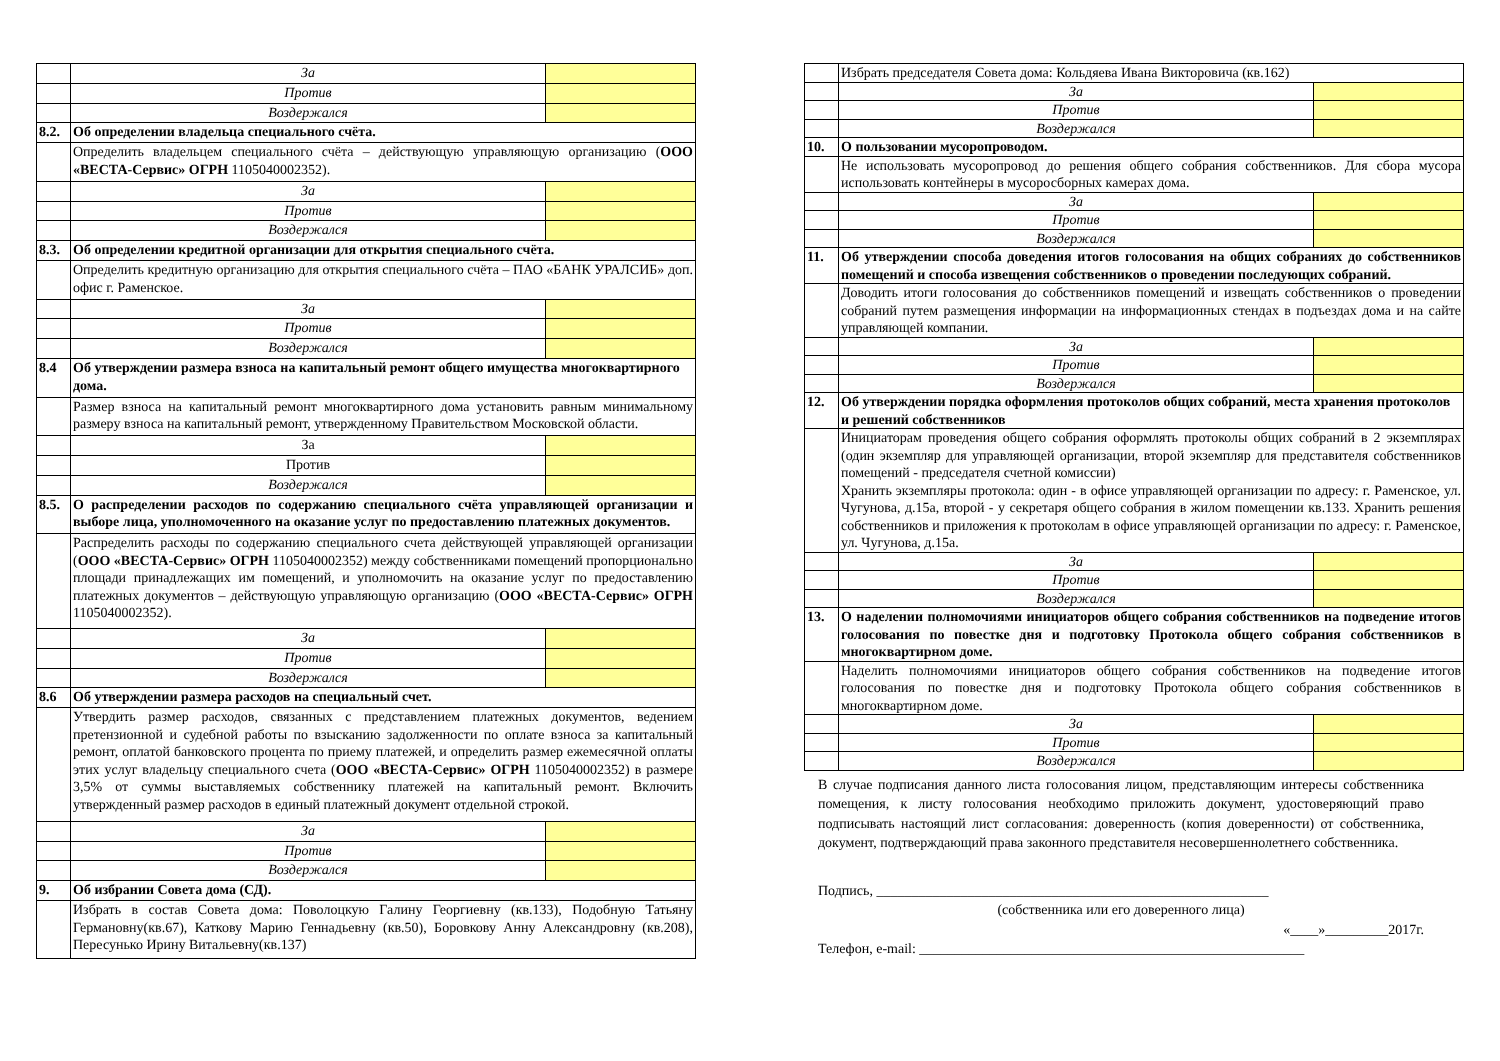| | За | |
| | Против | |
| | Воздержался | |
| 8.2. | Об определении владельца специального счёта. | |
| | Определить владельцем специального счёта – действующую управляющую организацию ( ООО «ВЕСТА-Сервис» ОГРН 1105040002352). | |
| | За | |
| | Против | |
| | Воздержался | |
| 8.3. | Об определении кредитной организации для открытия специального счёта. | |
| | Определить кредитную организацию для открытия специального счёта – ПАО «БАНК УРАЛСИБ» доп. офис г. Раменское. | |
| | За | |
| | Против | |
| | Воздержался | |
| 8.4 | Об утверждении размера взноса на капитальный ремонт общего имущества многоквартирного дома. | |
| | Размер взноса на капитальный ремонт многоквартирного дома установить равным минимальному размеру взноса на капитальный ремонт, утвержденному Правительством Московской области. | |
| | За | |
| | Против | |
| | Воздержался | |
| 8.5. | О распределении расходов по содержанию специального счёта управляющей организации и выборе лица, уполномоченного на оказание услуг по предоставлению платежных документов. | |
| | Распределить расходы по содержанию специального счета действующей управляющей организации ( ООО «ВЕСТА-Сервис» ОГРН 1105040002352) между собственниками помещений пропорционально площади принадлежащих им помещений, и уполномочить на оказание услуг по предоставлению платежных документов – действующую управляющую организацию ( ООО «ВЕСТА-Сервис» ОГРН 1105040002352). | |
| | За | |
| | Против | |
| | Воздержался | |
| 8.6 | Об утверждении размера расходов на специальный счет. | |
| | Утвердить размер расходов, связанных с представлением платежных документов, ведением претензионной и судебной работы по взысканию задолженности по оплате взноса за капитальный ремонт, оплатой банковского процента по приему платежей, и определить размер ежемесячной оплаты этих услуг владельцу специального счета ( ООО «ВЕСТА-Сервис» ОГРН 1105040002352) в размере 3,5% от суммы выставляемых собственнику платежей на капитальный ремонт. Включить утвержденный размер расходов в единый платежный документ отдельной строкой. | |
| | За | |
| | Против | |
| | Воздержался | |
| 9. | Об избрании Совета дома (СД). | |
| | Избрать в состав Совета дома: Поволоцкую Галину Георгиевну (кв.133), Подобную Татьяну Германовну(кв.67), Каткову Марию Геннадьевну (кв.50), Боровкову Анну Александровну (кв.208), Пересунько Ирину Витальевну(кв.137) | |
| | Избрать председателя Совета дома: Кольдяева Ивана Викторовича (кв.162) | |
| | За | |
| | Против | |
| | Воздержался | |
| 10. | О пользовании мусоропроводом. | |
| | Не использовать мусоропровод до решения общего собрания собственников. Для сбора мусора использовать контейнеры в мусоросборных камерах дома. | |
| | За | |
| | Против | |
| | Воздержался | |
| 11. | Об утверждении способа доведения итогов голосования на общих собраниях до собственников помещений и способа извещения собственников о проведении последующих собраний. | |
| | Доводить итоги голосования до собственников помещений и извещать собственников о проведении собраний путем размещения информации на информационных стендах в подъездах дома и на сайте управляющей компании. | |
| | За | |
| | Против | |
| | Воздержался | |
| 12. | Об утверждении порядка оформления протоколов общих собраний, места хранения протоколов и решений собственников | |
| | Инициаторам проведения общего собрания оформлять протоколы общих собраний в 2 экземплярах (один экземпляр для управляющей организации, второй экземпляр для представителя собственников помещений - председателя счетной комиссии) Хранить экземпляры протокола: один - в офисе управляющей организации по адресу: г. Раменское, ул. Чугунова, д.15а, второй - у секретаря общего собрания в жилом помещении кв.133. Хранить решения собственников и приложения к протоколам в офисе управляющей организации по адресу: г. Раменское, ул. Чугунова, д.15а. | |
| | За | |
| | Против | |
| | Воздержался | |
| 13. | О наделении полномочиями инициаторов общего собрания собственников на подведение итогов голосования по повестке дня и подготовку Протокола общего собрания собственников в многоквартирном доме. | |
| | Наделить полномочиями инициаторов общего собрания собственников на подведение итогов голосования по повестке дня и подготовку Протокола общего собрания собственников в многоквартирном доме. | |
| | За | |
| | Против | |
| | Воздержался | |
В случае подписания данного листа голосования лицом, представляющим интересы собственника помещения, к листу голосования необходимо приложить документ, удостоверяющий право подписывать настоящий лист согласования: доверенность (копия доверенности) от собственника, документ, подтверждающий права законного представителя несовершеннолетнего собственника.
Подпись, ________________________________________________________
(собственника или его доверенного лица)
«____»_________2017г.
Телефон, e-mail: _______________________________________________________